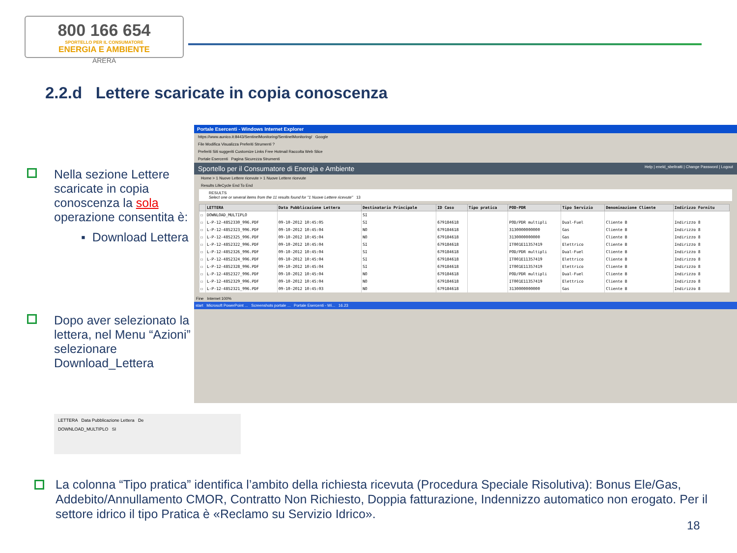800 166 654
SPORTELLO PER IL CONSUMATORE
ENERGIA E AMBIENTE
ARERA
2.2.d Lettere scaricate in copia conoscenza
Nella sezione Lettere scaricate in copia conoscenza la sola operazione consentita è:
▪ Download Lettera
Dopo aver selezionato la lettera, nel Menu “Azioni” selezionare Download_Lettera
Portale Esercenti - Windows Internet Explorer
https://www.aunico.it:8443/SentinelMonitoring/SentinelMonitoring/ Google
File Modifica Visualizza Preferiti Strumenti ?
Preferiti Siti suggeriti Customize Links Free Hotmail Raccolta Web Slice
Portale Esercenti Pagina Sicurezza Strumenti
Sportello per il Consumatore di Energia e Ambiente Help | eneld_sbeltratti | Change Password | Logout
Home > 1 Nuove Lettere ricevute > 1 Nuove Lettere ricevute
Results LifeCycle End To End
RESULTS
Select one or several items from the 11 results found for "1 Nuove Lettere ricevute" 13
| | LETTERA | Data Pubblicazione Lettera | Destinatario Principale | ID Caso | Tipo pratica | POD-PDR | Tipo Servizio | Denominazione Cliente | Indirizzo Fornitu |
| --- | --- | --- | --- | --- | --- | --- | --- | --- | --- |
| ☐ | DOWNLOAD_MULTIPLO | | SI | | | | | | |
| ☐ | L-P-12-4852330_996.PDF | 09-10-2012 10:45:05 | SI | 679184618 | | POD/PDR multipli | Dual-Fuel | Cliente B | Indirizzo 8 |
| ☐ | L-P-12-4852323_996.PDF | 09-10-2012 10:45:04 | NO | 679184618 | | 3130000000000 | Gas | Cliente B | Indirizzo 8 |
| ☐ | L-P-12-4852325_996.PDF | 09-10-2012 10:45:04 | NO | 679184618 | | 3130000000000 | Gas | Cliente B | Indirizzo 8 |
| ☐ | L-P-12-4852322_996.PDF | 09-10-2012 10:45:04 | SI | 679184618 | | IT001E11357419 | Elettrico | Cliente B | Indirizzo 8 |
| ☐ | L-P-12-4852326_996.PDF | 09-10-2012 10:45:04 | SI | 679184618 | | POD/PDR multipli | Dual-Fuel | Cliente B | Indirizzo 8 |
| ☐ | L-P-12-4852324_996.PDF | 09-10-2012 10:45:04 | SI | 679184618 | | IT001E11357419 | Elettrico | Cliente B | Indirizzo 8 |
| ☐ | L-P-12-4852328_996.PDF | 09-10-2012 10:45:04 | SI | 679184618 | | IT001E11357419 | Elettrico | Cliente B | Indirizzo 8 |
| ☐ | L-P-12-4852327_996.PDF | 09-10-2012 10:45:04 | NO | 679184618 | | POD/PDR multipli | Dual-Fuel | Cliente B | Indirizzo 8 |
| ☐ | L-P-12-4852329_996.PDF | 09-10-2012 10:45:04 | NO | 679184618 | | IT001E11357419 | Elettrico | Cliente B | Indirizzo 8 |
| ☐ | L-P-12-4852321_996.PDF | 09-10-2012 10:45:03 | NO | 679184618 | | 3130000000000 | Gas | Cliente B | Indirizzo 8 |
Fine Internet 100%
start Microsoft PowerPoint ... Screenshots portale ... Portale Esercenti - Wi... 16.23
LETTERA Data Pubblicazione Lettera De
DOWNLOAD_MULTIPLO SI
La colonna “Tipo pratica” identifica l’ambito della richiesta ricevuta (Procedura Speciale Risolutiva): Bonus Ele/Gas, Addebito/Annullamento CMOR, Contratto Non Richiesto, Doppia fatturazione, Indennizzo automatico non erogato. Per il settore idrico il tipo Pratica è «Reclamo su Servizio Idrico».
18